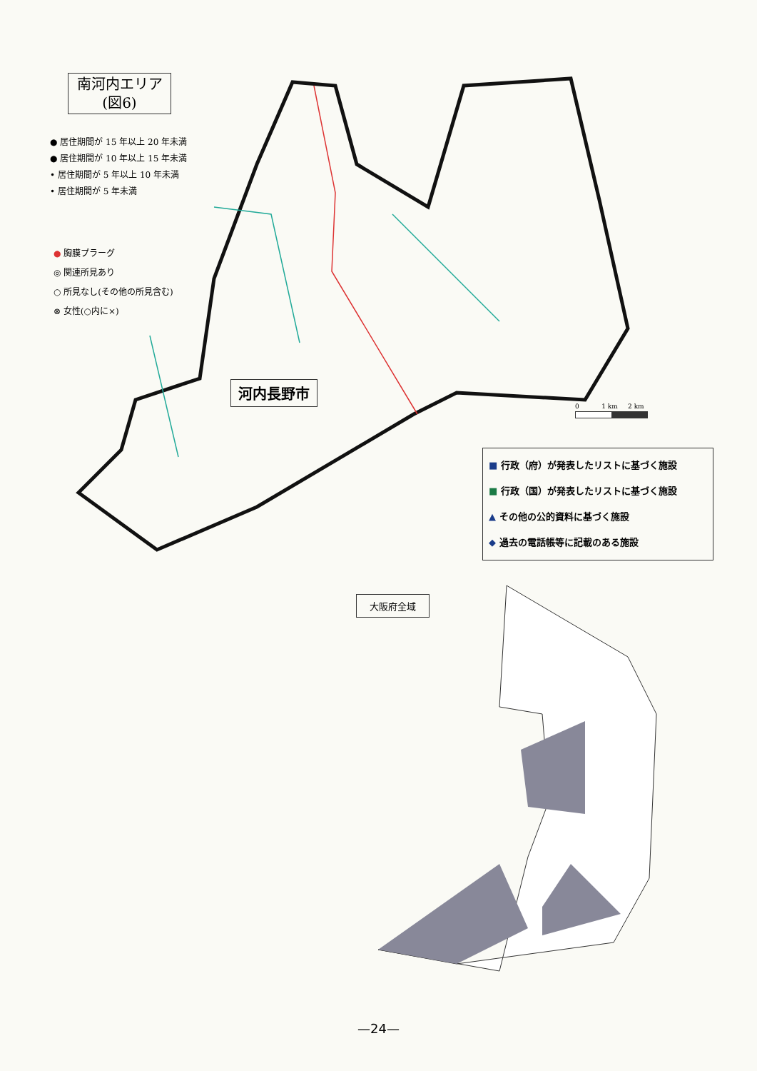南河内エリア
(図6)
● 居住期間が 15 年以上 20 年未満
● 居住期間が 10 年以上 15 年未満
• 居住期間が 5 年以上 10 年未満
• 居住期間が 5 年未満
● 胸膜プラーグ
◎ 関連所見あり
○ 所見なし(その他の所見含む)
⊗ 女性(○内に×)
河内長野市
0 1 km 2 km
■ 行政（府）が発表したリストに基づく施設
■ 行政（国）が発表したリストに基づく施設
▲ その他の公的資料に基づく施設
◆ 過去の電話帳等に記載のある施設
大阪府全域
—24—